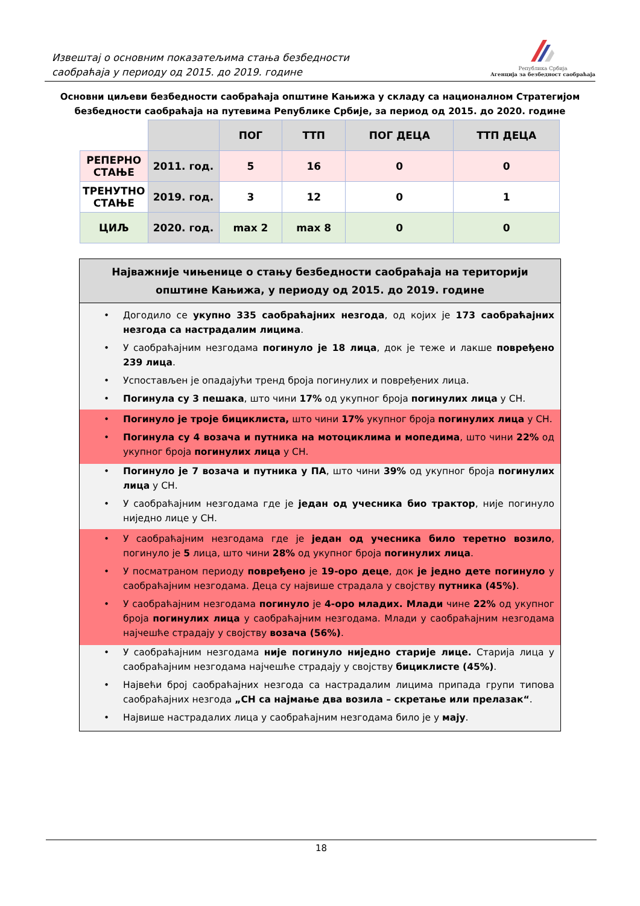Извештај о основним показатељима стања безбедности
саобраћаја у периоду од 2015. до 2019. године
Република Србија
Агенција за безбедност саобраћаја
Основни циљеви безбедности саобраћаја општине Кањижа у складу са националном Стратегијом безбедности саобраћаја на путевима Републике Србије, за период од 2015. до 2020. године
| | | ПОГ | ТТП | ПОГ ДЕЦА | ТТП ДЕЦА |
| --- | --- | --- | --- | --- | --- |
| РЕПЕРНО СТАЊЕ | 2011. год. | 5 | 16 | 0 | 0 |
| ТРЕНУТНО СТАЊЕ | 2019. год. | 3 | 12 | 0 | 1 |
| ЦИЉ | 2020. год. | max 2 | max 8 | 0 | 0 |
Најважније чињенице о стању безбедности саобраћаја на територији општине Кањижа, у периоду од 2015. до 2019. године
Догодило се укупно 335 саобраћајних незгода, од којих је 173 саобраћајних незгода са настрадалим лицима.
У саобраћајним незгодама погинуло је 18 лица, док је теже и лакше повређено 239 лица.
Успостављен је опадајући тренд броја погинулих и повређених лица.
Погинула су 3 пешака, што чини 17% од укупног броја погинулих лица у СН.
Погинуло је троје бициклиста, што чини 17% укупног броја погинулих лица у СН.
Погинула су 4 возача и путника на мотоциклима и мопедима, што чини 22% од укупног броја погинулих лица у СН.
Погинуло је 7 возача и путника у ПА, што чини 39% од укупног броја погинулих лица у СН.
У саобраћајним незгодама где је један од учесника био трактор, није погинуло ниједно лице у СН.
У саобраћајним незгодама где је један од учесника било теретно возило, погинуло је 5 лица, што чини 28% од укупног броја погинулих лица.
У посматраном периоду повређено је 19-оро деце, док је једно дете погинуло у саобраћајним незгодама. Деца су највише страдала у својству путника (45%).
У саобраћајним незгодама погинуло је 4-оро младих. Млади чине 22% од укупног броја погинулих лица у саобраћајним незгодама. Млади у саобраћајним незгодама најчешће страдају у својству возача (56%).
У саобраћајним незгодама није погинуло ниједно старије лице. Старија лица у саобраћајним незгодама најчешће страдају у својству бициклисте (45%).
Највећи број саобраћајних незгода са настрадалим лицима припада групи типова саобраћајних незгода „СН са најмање два возила – скретање или прелазак“.
Највише настрадалих лица у саобраћајним незгодама било је у мају.
18